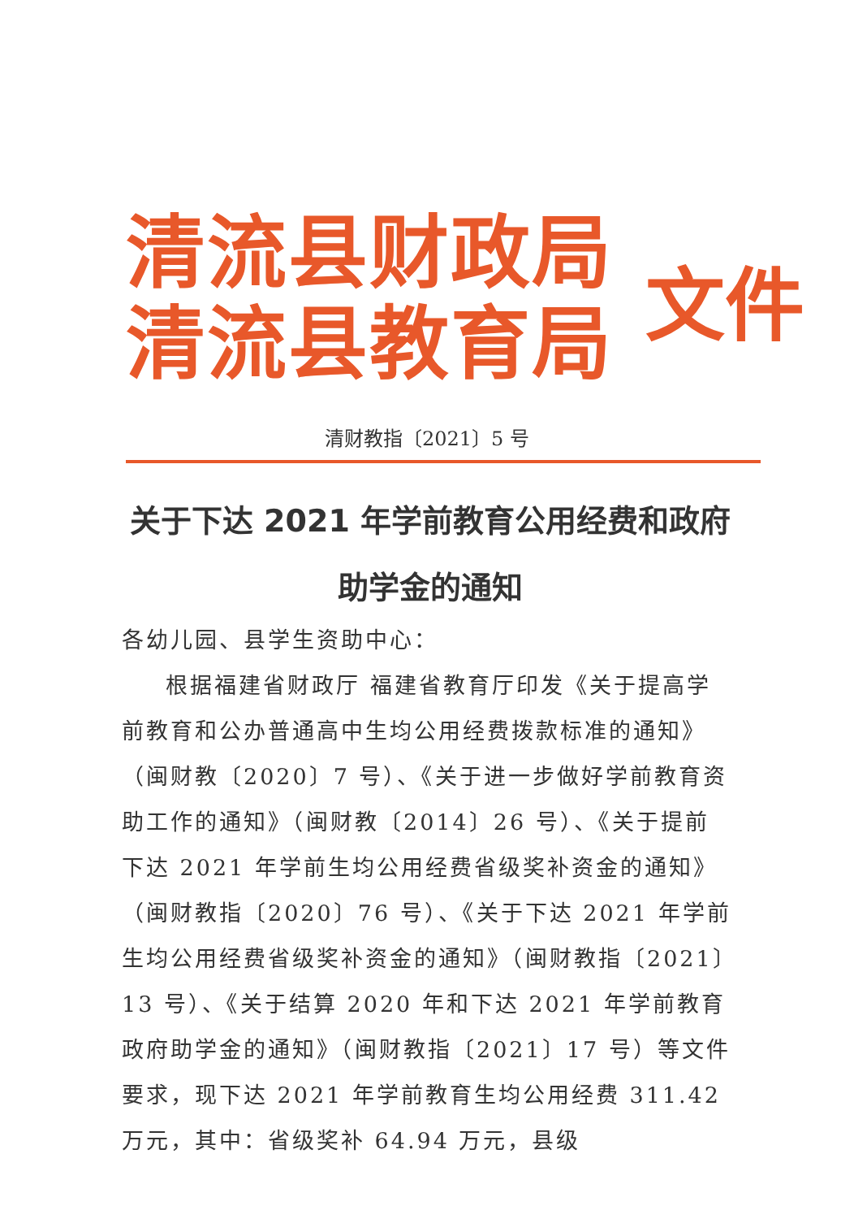清流县财政局
清流县教育局
文件
清财教指〔2021〕5 号
关于下达 2021 年学前教育公用经费和政府
助学金的通知
各幼儿园、县学生资助中心：
根据福建省财政厅 福建省教育厅印发《关于提高学前教育和公办普通高中生均公用经费拨款标准的通知》（闽财教〔2020〕7 号）、《关于进一步做好学前教育资助工作的通知》（闽财教〔2014〕26 号）、《关于提前下达 2021 年学前生均公用经费省级奖补资金的通知》（闽财教指〔2020〕76 号）、《关于下达 2021 年学前生均公用经费省级奖补资金的通知》（闽财教指〔2021〕13 号）、《关于结算 2020 年和下达 2021 年学前教育政府助学金的通知》（闽财教指〔2021〕17 号）等文件要求，现下达 2021 年学前教育生均公用经费 311.42 万元，其中：省级奖补 64.94 万元，县级